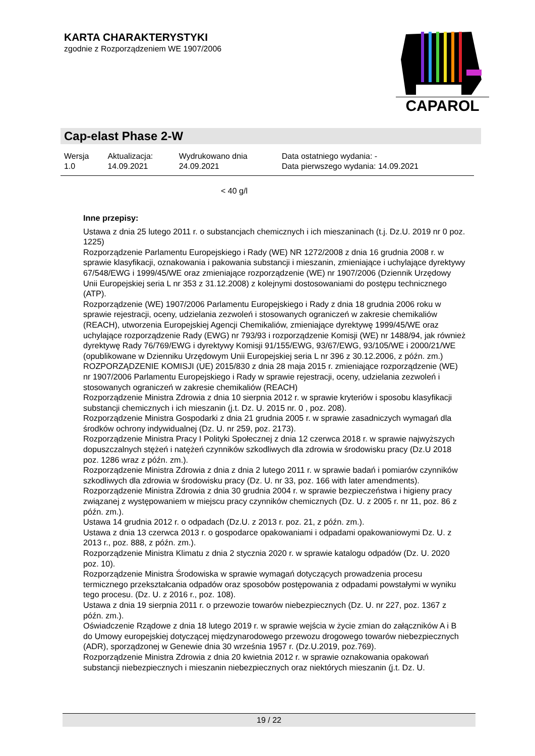KARTA CHARAKTERYSTYKI
zgodnie z Rozporządzeniem WE 1907/2006
CAPAROL
Cap-elast Phase 2-W
| Wersja 1.0 | Aktualizacja: 14.09.2021 | Wydrukowano dnia 24.09.2021 | Data ostatniego wydania: - Data pierwszego wydania: 14.09.2021 |
< 40 g/l
Inne przepisy:
Ustawa z dnia 25 lutego 2011 r. o substancjach chemicznych i ich mieszaninach (t.j. Dz.U. 2019 nr 0 poz. 1225)
Rozporządzenie Parlamentu Europejskiego i Rady (WE) NR 1272/2008 z dnia 16 grudnia 2008 r. w sprawie klasyfikacji, oznakowania i pakowania substancji i mieszanin, zmieniające i uchylające dyrektywy 67/548/EWG i 1999/45/WE oraz zmieniające rozporządzenie (WE) nr 1907/2006 (Dziennik Urzędowy Unii Europejskiej seria L nr 353 z 31.12.2008) z kolejnymi dostosowaniami do postępu technicznego (ATP).
Rozporządzenie (WE) 1907/2006 Parlamentu Europejskiego i Rady z dnia 18 grudnia 2006 roku w sprawie rejestracji, oceny, udzielania zezwoleń i stosowanych ograniczeń w zakresie chemikaliów (REACH), utworzenia Europejskiej Agencji Chemikaliów, zmieniające dyrektywę 1999/45/WE oraz uchylające rozporządzenie Rady (EWG) nr 793/93 i rozporządzenie Komisji (WE) nr 1488/94, jak również dyrektywę Rady 76/769/EWG i dyrektywy Komisji 91/155/EWG, 93/67/EWG, 93/105/WE i 2000/21/WE (opublikowane w Dzienniku Urzędowym Unii Europejskiej seria L nr 396 z 30.12.2006, z późn. zm.)
ROZPORZĄDZENIE KOMISJI (UE) 2015/830 z dnia 28 maja 2015 r. zmieniające rozporządzenie (WE) nr 1907/2006 Parlamentu Europejskiego i Rady w sprawie rejestracji, oceny, udzielania zezwoleń i stosowanych ograniczeń w zakresie chemikaliów (REACH)
Rozporządzenie Ministra Zdrowia z dnia 10 sierpnia 2012 r. w sprawie kryteriów i sposobu klasyfikacji substancji chemicznych i ich mieszanin (j.t. Dz. U. 2015 nr. 0 , poz. 208).
Rozporządzenie Ministra Gospodarki z dnia 21 grudnia 2005 r. w sprawie zasadniczych wymagań dla środków ochrony indywidualnej (Dz. U. nr 259, poz. 2173).
Rozporządzenie Ministra Pracy I Polityki Społecznej z dnia 12 czerwca 2018 r. w sprawie najwyższych dopuszczalnych stężeń i natężeń czynników szkodliwych dla zdrowia w środowisku pracy (Dz.U 2018 poz. 1286 wraz z późn. zm.).
Rozporządzenie Ministra Zdrowia z dnia z dnia 2 lutego 2011 r. w sprawie badań i pomiarów czynników szkodliwych dla zdrowia w środowisku pracy (Dz. U. nr 33, poz. 166 with later amendments).
Rozporządzenie Ministra Zdrowia z dnia 30 grudnia 2004 r. w sprawie bezpieczeństwa i higieny pracy związanej z występowaniem w miejscu pracy czynników chemicznych (Dz. U. z 2005 r. nr 11, poz. 86 z późn. zm.).
Ustawa 14 grudnia 2012 r. o odpadach (Dz.U. z 2013 r. poz. 21, z późn. zm.).
Ustawa z dnia 13 czerwca 2013 r. o gospodarce opakowaniami i odpadami opakowaniowymi Dz. U. z 2013 r., poz. 888, z późn. zm.).
Rozporządzenie Ministra Klimatu z dnia 2 stycznia 2020 r. w sprawie katalogu odpadów (Dz. U. 2020 poz. 10).
Rozporządzenie Ministra Środowiska w sprawie wymagań dotyczących prowadzenia procesu termicznego przekształcania odpadów oraz sposobów postępowania z odpadami powstałymi w wyniku tego procesu. (Dz. U. z 2016 r., poz. 108).
Ustawa z dnia 19 sierpnia 2011 r. o przewozie towarów niebezpiecznych (Dz. U. nr 227, poz. 1367 z późn. zm.).
Oświadczenie Rządowe z dnia 18 lutego 2019 r. w sprawie wejścia w życie zmian do załączników A i B do Umowy europejskiej dotyczącej międzynarodowego przewozu drogowego towarów niebezpiecznych (ADR), sporządzonej w Genewie dnia 30 września 1957 r. (Dz.U.2019, poz.769).
Rozporządzenie Ministra Zdrowia z dnia 20 kwietnia 2012 r. w sprawie oznakowania opakowań substancji niebezpiecznych i mieszanin niebezpiecznych oraz niektórych mieszanin (j.t. Dz. U.
19 / 22